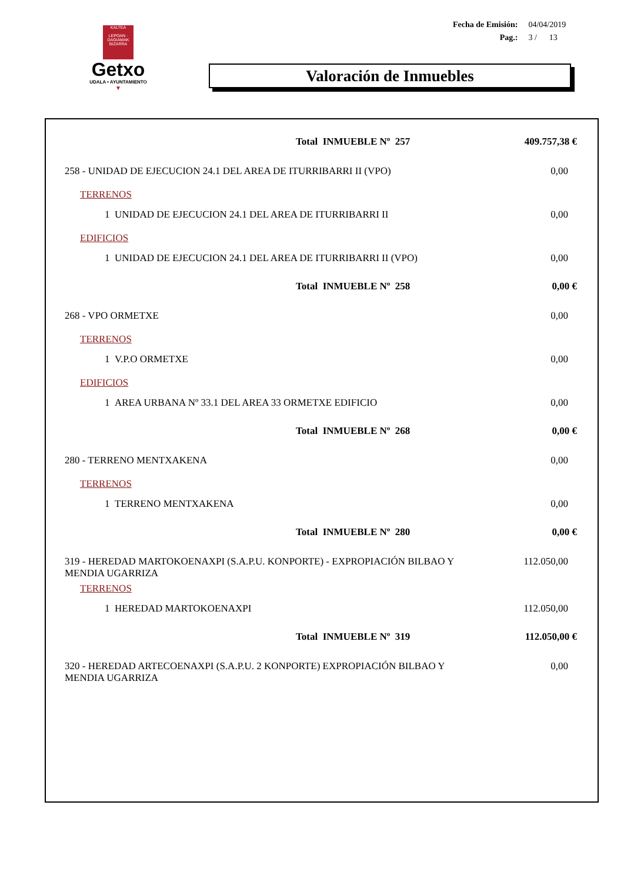KALTEA
LEPOAN · DAGIAMAK
BIZARRA
Getxo
UDALA • AYUNTAMIENTO
▼
| Fecha de Emisión: | 04/04/2019 |
| Pag.: | 3 / 13 |
Valoración de Inmuebles
| Total INMUEBLE Nº 257 | 409.757,38 € |
| 258 - UNIDAD DE EJECUCION 24.1 DEL AREA DE ITURRIBARRI II (VPO) | 0,00 |
| TERRENOS | |
| 1 UNIDAD DE EJECUCION 24.1 DEL AREA DE ITURRIBARRI II | 0,00 |
| EDIFICIOS | |
| 1 UNIDAD DE EJECUCION 24.1 DEL AREA DE ITURRIBARRI II (VPO) | 0,00 |
| Total INMUEBLE Nº 258 | 0,00 € |
| 268 - VPO ORMETXE | 0,00 |
| TERRENOS | |
| 1 V.P.O ORMETXE | 0,00 |
| EDIFICIOS | |
| 1 AREA URBANA Nº 33.1 DEL AREA 33 ORMETXE EDIFICIO | 0,00 |
| Total INMUEBLE Nº 268 | 0,00 € |
| 280 - TERRENO MENTXAKENA | 0,00 |
| TERRENOS | |
| 1 TERRENO MENTXAKENA | 0,00 |
| Total INMUEBLE Nº 280 | 0,00 € |
| 319 - HEREDAD MARTOKOENAXPI (S.A.P.U. KONPORTE) - EXPROPIACIÓN BILBAO Y MENDIA UGARRIZA | 112.050,00 |
| TERRENOS | |
| 1 HEREDAD MARTOKOENAXPI | 112.050,00 |
| Total INMUEBLE Nº 319 | 112.050,00 € |
| 320 - HEREDAD ARTECOENAXPI (S.A.P.U. 2 KONPORTE) EXPROPIACIÓN BILBAO Y MENDIA UGARRIZA | 0,00 |